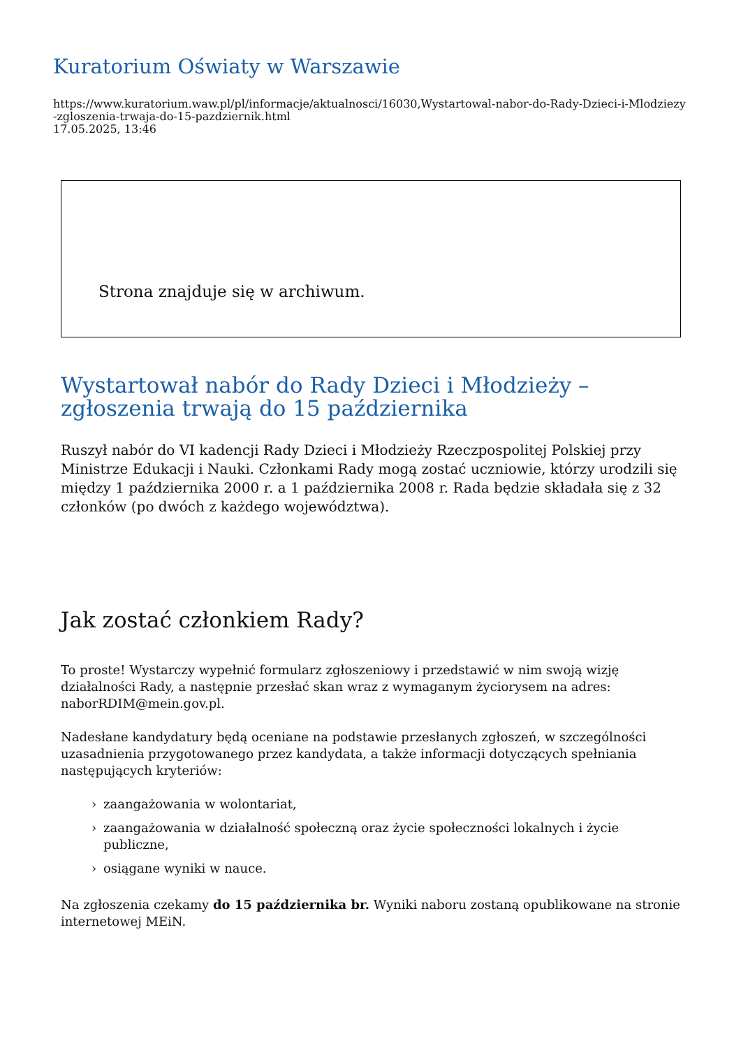Kuratorium Oświaty w Warszawie
https://www.kuratorium.waw.pl/pl/informacje/aktualnosci/16030,Wystartowal-nabor-do-Rady-Dzieci-i-Mlodziezy-zgloszenia-trwaja-do-15-pazdziernik.html
17.05.2025, 13:46
Strona znajduje się w archiwum.
Wystartował nabór do Rady Dzieci i Młodzieży –
zgłoszenia trwają do 15 października
Ruszył nabór do VI kadencji Rady Dzieci i Młodzieży Rzeczpospolitej Polskiej przy Ministrze Edukacji i Nauki. Członkami Rady mogą zostać uczniowie, którzy urodzili się między 1 października 2000 r. a 1 października 2008 r. Rada będzie składała się z 32 członków (po dwóch z każdego województwa).
Jak zostać członkiem Rady?
To proste! Wystarczy wypełnić formularz zgłoszeniowy i przedstawić w nim swoją wizję działalności Rady, a następnie przesłać skan wraz z wymaganym życiorysem na adres: naborRDIM@mein.gov.pl.
Nadesłane kandydatury będą oceniane na podstawie przesłanych zgłoszeń, w szczególności uzasadnienia przygotowanego przez kandydata, a także informacji dotyczących spełniania następujących kryteriów:
› zaangażowania w wolontariat,
› zaangażowania w działalność społeczną oraz życie społeczności lokalnych i życie publiczne,
› osiągane wyniki w nauce.
Na zgłoszenia czekamy do 15 października br. Wyniki naboru zostaną opublikowane na stronie internetowej MEiN.